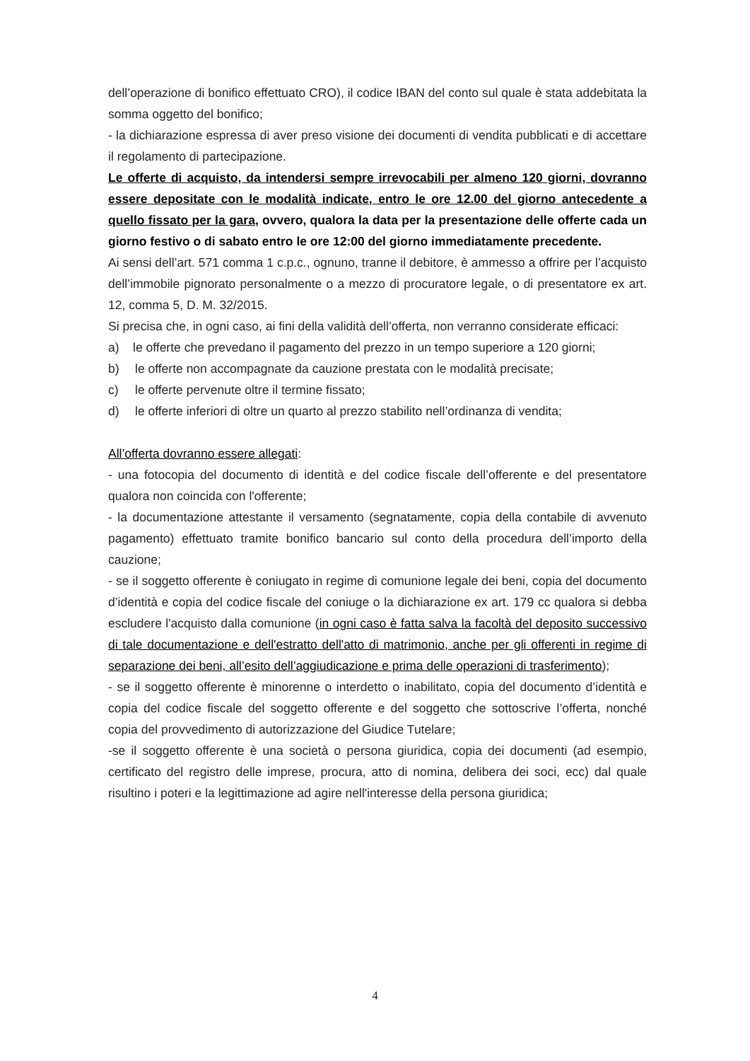dell’operazione di bonifico effettuato CRO), il codice IBAN del conto sul quale è stata addebitata la somma oggetto del bonifico;
- la dichiarazione espressa di aver preso visione dei documenti di vendita pubblicati e di accettare il regolamento di partecipazione.
Le offerte di acquisto, da intendersi sempre irrevocabili per almeno 120 giorni, dovranno essere depositate con le modalità indicate, entro le ore 12.00 del giorno antecedente a quello fissato per la gara, ovvero, qualora la data per la presentazione delle offerte cada un giorno festivo o di sabato entro le ore 12:00 del giorno immediatamente precedente.
Ai sensi dell’art. 571 comma 1 c.p.c., ognuno, tranne il debitore, è ammesso a offrire per l’acquisto dell’immobile pignorato personalmente o a mezzo di procuratore legale, o di presentatore ex art. 12, comma 5, D. M. 32/2015.
Si precisa che, in ogni caso, ai fini della validità dell’offerta, non verranno considerate efficaci:
a) le offerte che prevedano il pagamento del prezzo in un tempo superiore a 120 giorni;
b) le offerte non accompagnate da cauzione prestata con le modalità precisate;
c) le offerte pervenute oltre il termine fissato;
d) le offerte inferiori di oltre un quarto al prezzo stabilito nell’ordinanza di vendita;
All’offerta dovranno essere allegati:
- una fotocopia del documento di identità e del codice fiscale dell’offerente e del presentatore qualora non coincida con l'offerente;
- la documentazione attestante il versamento (segnatamente, copia della contabile di avvenuto pagamento) effettuato tramite bonifico bancario sul conto della procedura dell’importo della cauzione;
- se il soggetto offerente è coniugato in regime di comunione legale dei beni, copia del documento d’identità e copia del codice fiscale del coniuge o la dichiarazione ex art. 179 cc qualora si debba escludere l'acquisto dalla comunione (in ogni caso è fatta salva la facoltà del deposito successivo di tale documentazione e dell'estratto dell'atto di matrimonio, anche per gli offerenti in regime di separazione dei beni, all’esito dell’aggiudicazione e prima delle operazioni di trasferimento);
- se il soggetto offerente è minorenne o interdetto o inabilitato, copia del documento d’identità e copia del codice fiscale del soggetto offerente e del soggetto che sottoscrive l’offerta, nonché copia del provvedimento di autorizzazione del Giudice Tutelare;
-se il soggetto offerente è una società o persona giuridica, copia dei documenti (ad esempio, certificato del registro delle imprese, procura, atto di nomina, delibera dei soci, ecc) dal quale risultino i poteri e la legittimazione ad agire nell'interesse della persona giuridica;
4